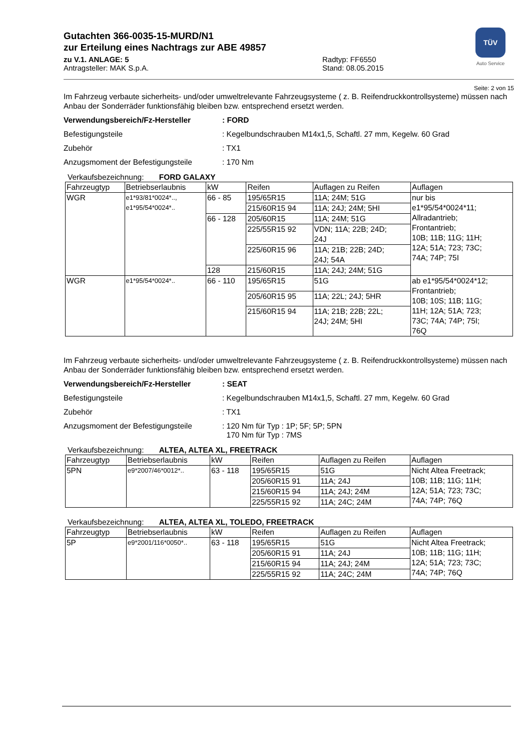TÜV
Auto Service
Gutachten 366-0035-15-MURD/N1
zur Erteilung eines Nachtrags zur ABE 49857
zu V.1. ANLAGE: 5 Radtyp: FF6550
Antragsteller: MAK S.p.A. Stand: 08.05.2015
Seite: 2 von 15
Im Fahrzeug verbaute sicherheits- und/oder umweltrelevante Fahrzeugsysteme ( z. B. Reifendruckkontrollsysteme) müssen nach Anbau der Sonderräder funktionsfähig bleiben bzw. entsprechend ersetzt werden.
Verwendungsbereich/Fz-Hersteller : FORD
Befestigungsteile : Kegelbundschrauben M14x1,5, Schaftl. 27 mm, Kegelw. 60 Grad
Zubehör : TX1
Anzugsmoment der Befestigungsteile : 170 Nm
Verkaufsbezeichnung: FORD GALAXY
| Fahrzeugtyp | Betriebserlaubnis | kW | Reifen | Auflagen zu Reifen | Auflagen |
| --- | --- | --- | --- | --- | --- |
| WGR | e1*93/81*0024*.., e1*95/54*0024*.. | 66 - 85 | 195/65R15 | 11A; 24M; 51G | nur bis e1*95/54*0024*11; Allradantrieb; Frontantrieb; 10B; 11B; 11G; 11H; 12A; 51A; 723; 73C; 74A; 74P; 75I |
| | | | 215/60R15 94 | 11A; 24J; 24M; 5HI | |
| | | 66 - 128 | 205/60R15 | 11A; 24M; 51G | |
| | | | 225/55R15 92 | VDN; 11A; 22B; 24D; 24J | |
| | | | 225/60R15 96 | 11A; 21B; 22B; 24D; 24J; 54A | |
| | | 128 | 215/60R15 | 11A; 24J; 24M; 51G | |
| WGR | e1*95/54*0024*.. | 66 - 110 | 195/65R15 | 51G | ab e1*95/54*0024*12; Frontantrieb; 10B; 10S; 11B; 11G; 11H; 12A; 51A; 723; 73C; 74A; 74P; 75I; 76Q |
| | | | 205/60R15 95 | 11A; 22L; 24J; 5HR | |
| | | | 215/60R15 94 | 11A; 21B; 22B; 22L; 24J; 24M; 5HI | |
Im Fahrzeug verbaute sicherheits- und/oder umweltrelevante Fahrzeugsysteme ( z. B. Reifendruckkontrollsysteme) müssen nach Anbau der Sonderräder funktionsfähig bleiben bzw. entsprechend ersetzt werden.
Verwendungsbereich/Fz-Hersteller : SEAT
Befestigungsteile : Kegelbundschrauben M14x1,5, Schaftl. 27 mm, Kegelw. 60 Grad
Zubehör : TX1
Anzugsmoment der Befestigungsteile : 120 Nm für Typ : 1P; 5F; 5P; 5PN
170 Nm für Typ : 7MS
Verkaufsbezeichnung: ALTEA, ALTEA XL, FREETRACK
| Fahrzeugtyp | Betriebserlaubnis | kW | Reifen | Auflagen zu Reifen | Auflagen |
| --- | --- | --- | --- | --- | --- |
| 5PN | e9*2007/46*0012*.. | 63 - 118 | 195/65R15 | 51G | Nicht Altea Freetrack; 10B; 11B; 11G; 11H; 12A; 51A; 723; 73C; 74A; 74P; 76Q |
| | | | 205/60R15 91 | 11A; 24J | |
| | | | 215/60R15 94 | 11A; 24J; 24M | |
| | | | 225/55R15 92 | 11A; 24C; 24M | |
Verkaufsbezeichnung: ALTEA, ALTEA XL, TOLEDO, FREETRACK
| Fahrzeugtyp | Betriebserlaubnis | kW | Reifen | Auflagen zu Reifen | Auflagen |
| --- | --- | --- | --- | --- | --- |
| 5P | e9*2001/116*0050*.. | 63 - 118 | 195/65R15 | 51G | Nicht Altea Freetrack; 10B; 11B; 11G; 11H; 12A; 51A; 723; 73C; 74A; 74P; 76Q |
| | | | 205/60R15 91 | 11A; 24J | |
| | | | 215/60R15 94 | 11A; 24J; 24M | |
| | | | 225/55R15 92 | 11A; 24C; 24M | |